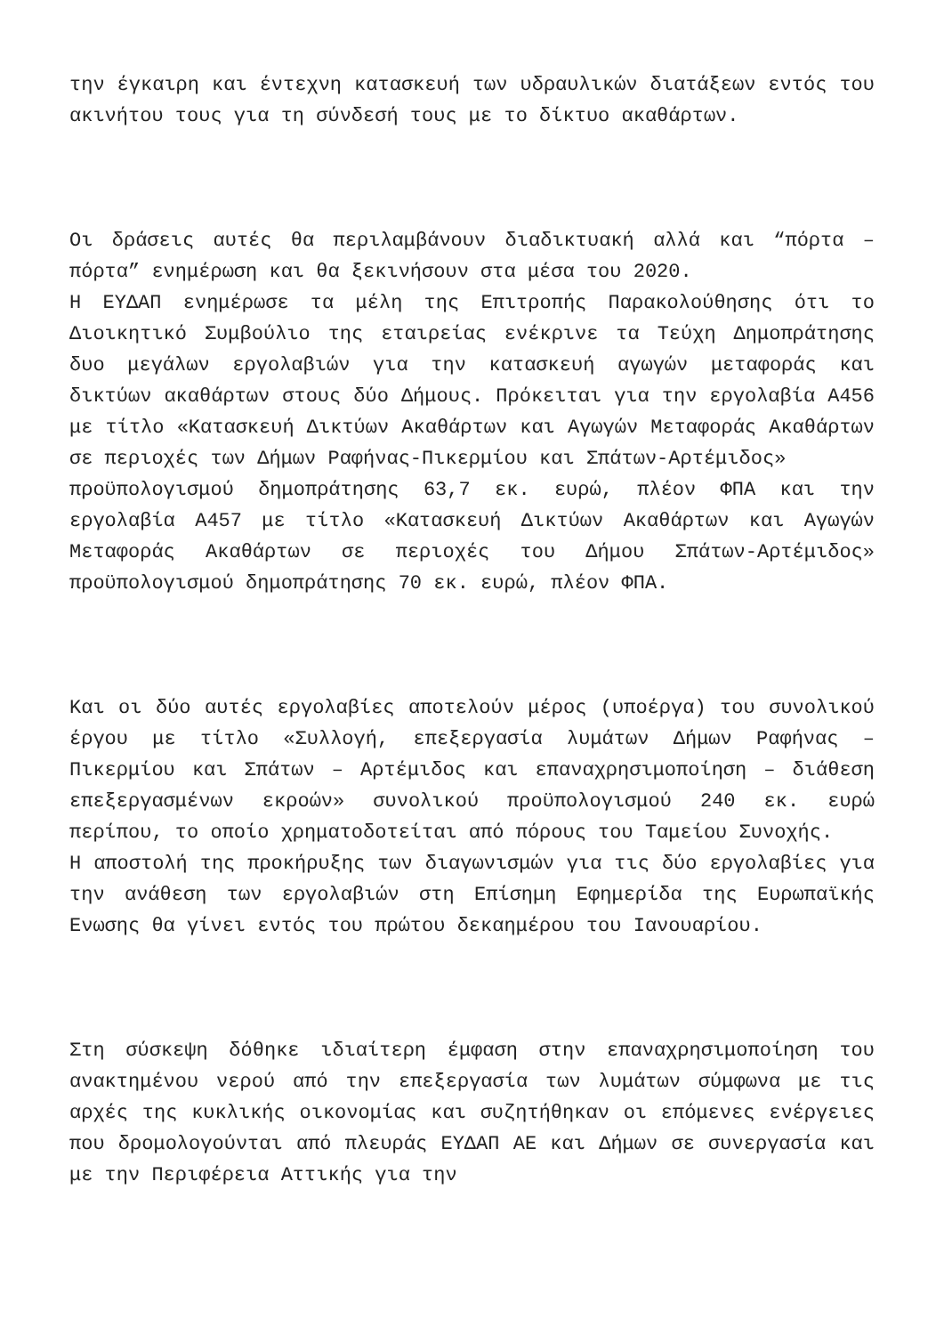την έγκαιρη και έντεχνη κατασκευή των υδραυλικών διατάξεων εντός του ακινήτου τους για τη σύνδεσή τους με το δίκτυο ακαθάρτων.
Οι δράσεις αυτές θα περιλαμβάνουν διαδικτυακή αλλά και “πόρτα – πόρτα” ενημέρωση και θα ξεκινήσουν στα μέσα του 2020.
Η ΕΥΔΑΠ ενημέρωσε τα μέλη της Επιτροπής Παρακολούθησης ότι το Διοικητικό Συμβούλιο της εταιρείας ενέκρινε τα Τεύχη Δημοπράτησης δυο μεγάλων εργολαβιών για την κατασκευή αγωγών μεταφοράς και δικτύων ακαθάρτων στους δύο Δήμους. Πρόκειται για την εργολαβία Α456 με τίτλο «Κατασκευή Δικτύων Ακαθάρτων και Αγωγών Μεταφοράς Ακαθάρτων σε περιοχές των Δήμων Ραφήνας-Πικερμίου και Σπάτων-Αρτέμιδος»
προϋπολογισμού δημοπράτησης 63,7 εκ. ευρώ, πλέον ΦΠΑ και την εργολαβία Α457 με τίτλο «Κατασκευή Δικτύων Ακαθάρτων και Αγωγών Μεταφοράς Ακαθάρτων σε περιοχές του Δήμου Σπάτων-Αρτέμιδος» προϋπολογισμού δημοπράτησης 70 εκ. ευρώ, πλέον ΦΠΑ.
Και οι δύο αυτές εργολαβίες αποτελούν μέρος (υποέργα) του συνολικού έργου με τίτλο «Συλλογή, επεξεργασία λυμάτων Δήμων Ραφήνας – Πικερμίου και Σπάτων – Αρτέμιδος και επαναχρησιμοποίηση – διάθεση επεξεργασμένων εκροών» συνολικού προϋπολογισμού 240 εκ. ευρώ περίπου, το οποίο χρηματοδοτείται από πόρους του Ταμείου Συνοχής.
Η αποστολή της προκήρυξης των διαγωνισμών για τις δύο εργολαβίες για την ανάθεση των εργολαβιών στη Επίσημη Εφημερίδα της Ευρωπαϊκής Ενωσης θα γίνει εντός του πρώτου δεκαημέρου του Ιανουαρίου.
Στη σύσκεψη δόθηκε ιδιαίτερη έμφαση στην επαναχρησιμοποίηση του ανακτημένου νερού από την επεξεργασία των λυμάτων σύμφωνα με τις αρχές της κυκλικής οικονομίας και συζητήθηκαν οι επόμενες ενέργειες που δρομολογούνται από πλευράς ΕΥΔΑΠ ΑΕ και Δήμων σε συνεργασία και με την Περιφέρεια Αττικής για την